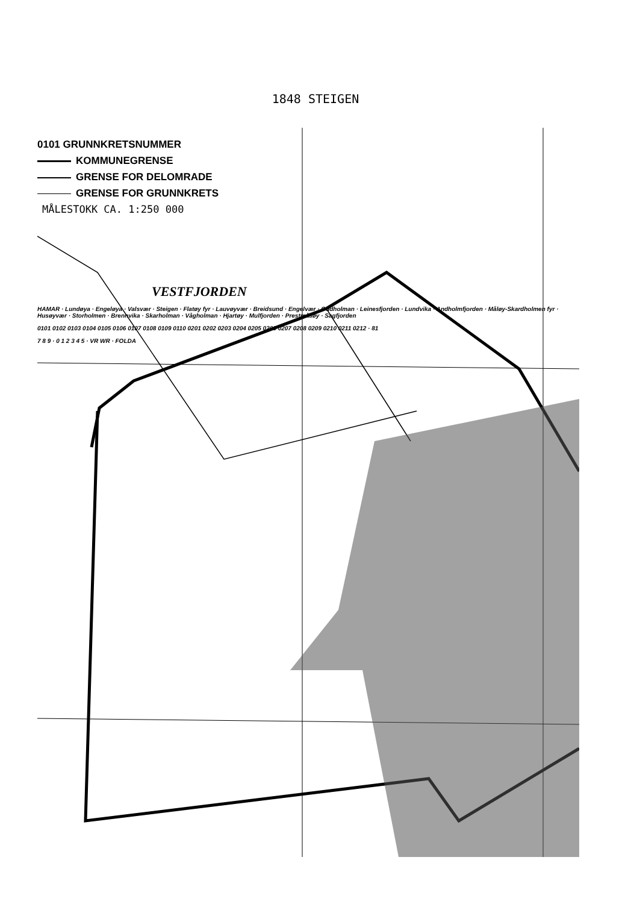1848 STEIGEN
0101 GRUNNKRETSNUMMER
KOMMUNEGRENSE
GRENSE FOR DELOMRADE
GRENSE FOR GRUNNKRETS
MÅLESTOKK CA. 1:250 000
VESTFJORDEN
HAMAR · Lundøya · Engeløya · Valsvær · Steigen · Flatøy fyr · Lauvøyvær · Breidsund · Engelvær · Oddholman · Leinesfjorden · Lundvika · Andholmfjorden · Måløy-Skardholmen fyr · Husøyvær · Storholmen · Brennvika · Skarholman · Vågholman · Hjartøy · Mulfjorden · Prestmåsøy · Sagfjorden
0101 0102 0103 0104 0105 0106 0107 0108 0109 0110 0201 0202 0203 0204 0205 0206 0207 0208 0209 0210 0211 0212 · 81
7 8 9 · 0 1 2 3 4 5 · VR WR · FOLDA